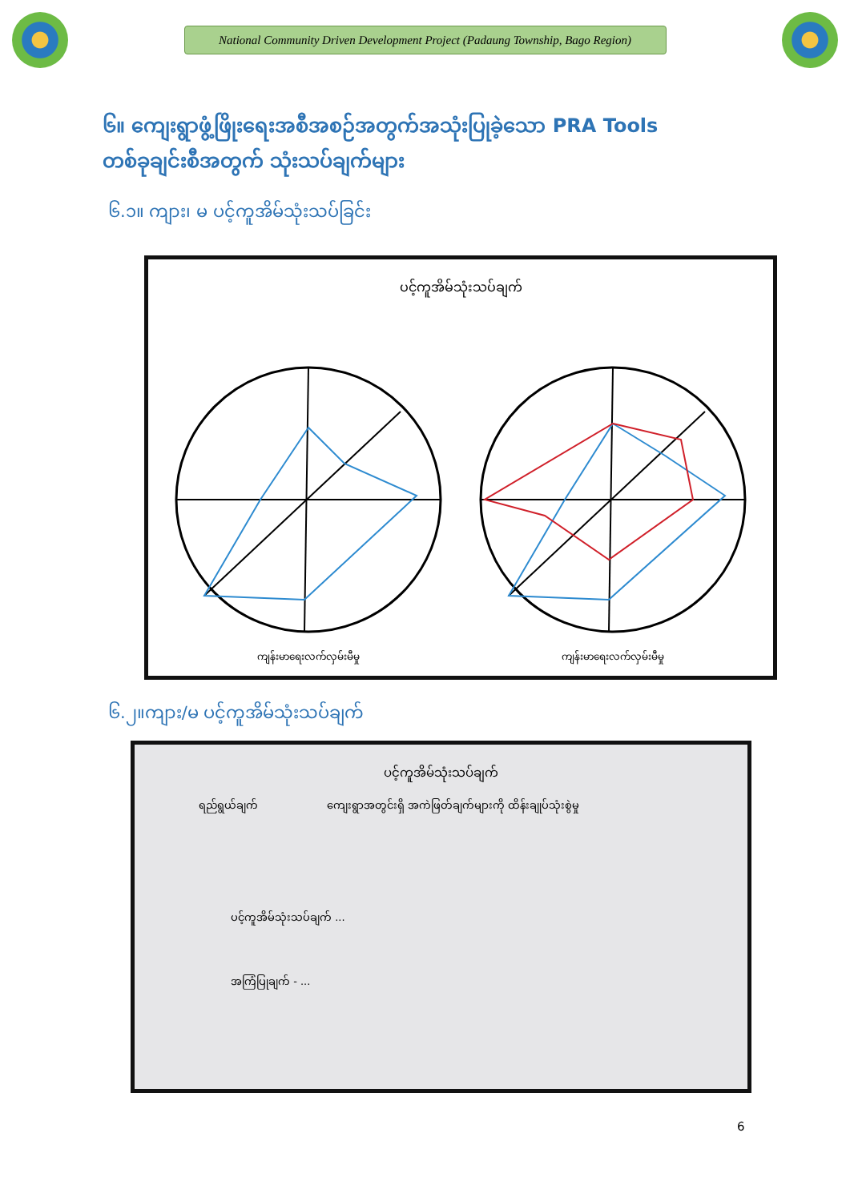National Community Driven Development Project (Padaung Township, Bago Region)
၆။ ကျေးရွာဖွံ့ဖြိုးရေးအစီအစဉ်အတွက်အသုံးပြုခဲ့သော PRA Tools
တစ်ခုချင်းစီအတွက် သုံးသပ်ချက်များ
၆.၁။ ကျား၊ မ ပင့်ကူအိမ်သုံးသပ်ခြင်း
ပင့်ကူအိမ်သုံးသပ်ချက်
ကျန်းမာရေးလက်လှမ်းမီမှု
ကျန်းမာရေးလက်လှမ်းမီမှု
၆.၂။ကျား/မ ပင့်ကူအိမ်သုံးသပ်ချက်
ပင့်ကူအိမ်သုံးသပ်ချက်
ရည်ရွယ်ချက်
ကျေးရွာအတွင်းရှိ အကဲဖြတ်ချက်များကို ထိန်းချုပ်သုံးစွဲမှု
ပင့်ကူအိမ်သုံးသပ်ချက် ...
အကြံပြုချက် - ...
6